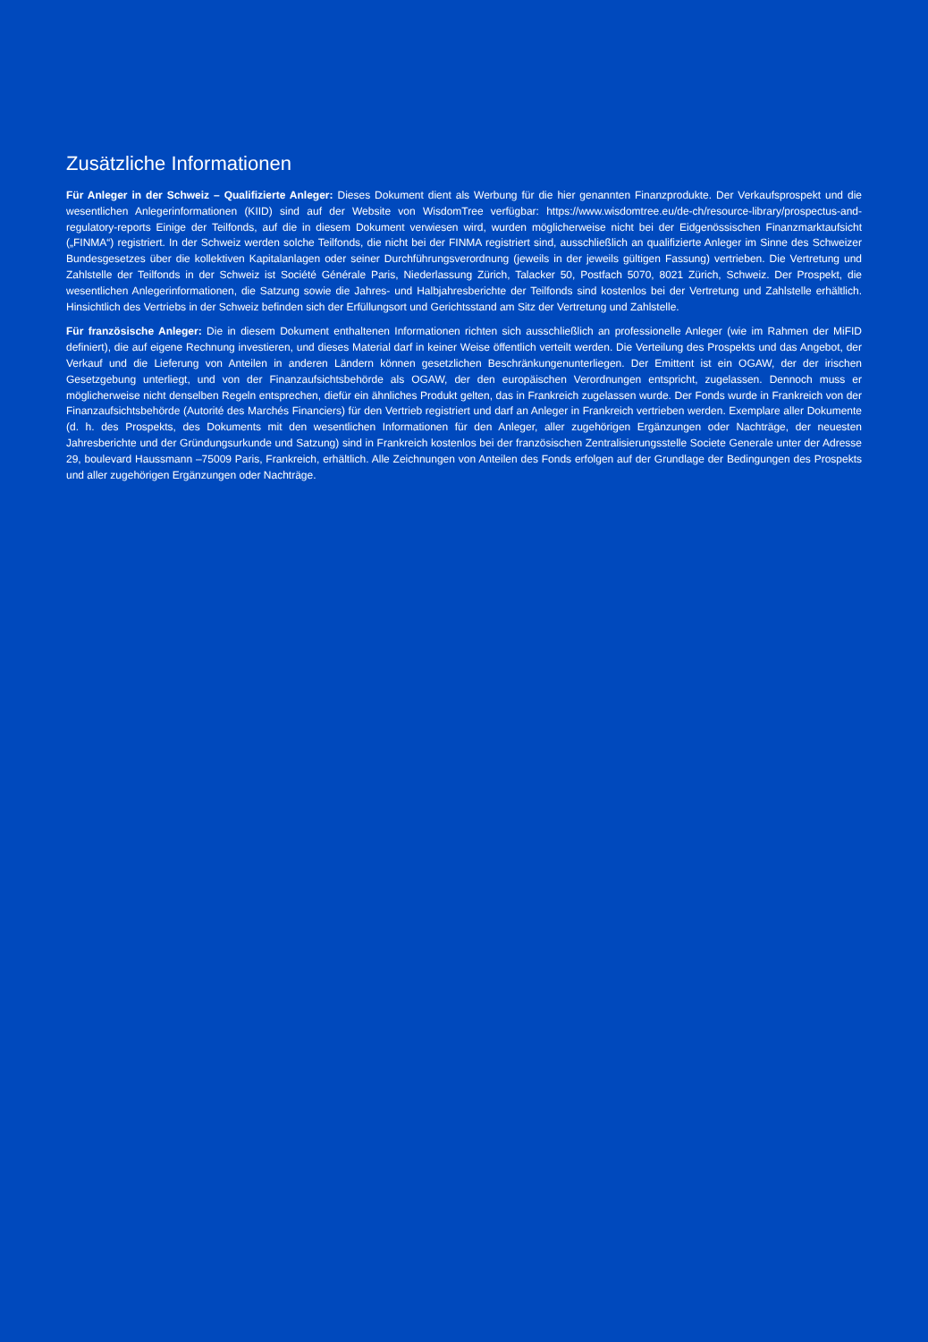Zusätzliche Informationen
Für Anleger in der Schweiz – Qualifizierte Anleger: Dieses Dokument dient als Werbung für die hier genannten Finanzprodukte. Der Verkaufsprospekt und die wesentlichen Anlegerinformationen (KIID) sind auf der Website von WisdomTree verfügbar: https://www.wisdomtree.eu/de-ch/resource-library/prospectus-and-regulatory-reports Einige der Teilfonds, auf die in diesem Dokument verwiesen wird, wurden möglicherweise nicht bei der Eidgenössischen Finanzmarktaufsicht („FINMA“) registriert. In der Schweiz werden solche Teilfonds, die nicht bei der FINMA registriert sind, ausschließlich an qualifizierte Anleger im Sinne des Schweizer Bundesgesetzes über die kollektiven Kapitalanlagen oder seiner Durchführungsverordnung (jeweils in der jeweils gültigen Fassung) vertrieben. Die Vertretung und Zahlstelle der Teilfonds in der Schweiz ist Société Générale Paris, Niederlassung Zürich, Talacker 50, Postfach 5070, 8021 Zürich, Schweiz. Der Prospekt, die wesentlichen Anlegerinformationen, die Satzung sowie die Jahres- und Halbjahresberichte der Teilfonds sind kostenlos bei der Vertretung und Zahlstelle erhältlich. Hinsichtlich des Vertriebs in der Schweiz befinden sich der Erfüllungsort und Gerichtsstand am Sitz der Vertretung und Zahlstelle.
Für französische Anleger: Die in diesem Dokument enthaltenen Informationen richten sich ausschließlich an professionelle Anleger (wie im Rahmen der MiFID definiert), die auf eigene Rechnung investieren, und dieses Material darf in keiner Weise öffentlich verteilt werden. Die Verteilung des Prospekts und das Angebot, der Verkauf und die Lieferung von Anteilen in anderen Ländern können gesetzlichen Beschränkungenunterliegen. Der Emittent ist ein OGAW, der der irischen Gesetzgebung unterliegt, und von der Finanzaufsichtsbehörde als OGAW, der den europäischen Verordnungen entspricht, zugelassen. Dennoch muss er möglicherweise nicht denselben Regeln entsprechen, diefür ein ähnliches Produkt gelten, das in Frankreich zugelassen wurde. Der Fonds wurde in Frankreich von der Finanzaufsichtsbehörde (Autorité des Marchés Financiers) für den Vertrieb registriert und darf an Anleger in Frankreich vertrieben werden. Exemplare aller Dokumente (d. h. des Prospekts, des Dokuments mit den wesentlichen Informationen für den Anleger, aller zugehörigen Ergänzungen oder Nachträge, der neuesten Jahresberichte und der Gründungsurkunde und Satzung) sind in Frankreich kostenlos bei der französischen Zentralisierungsstelle Societe Generale unter der Adresse 29, boulevard Haussmann –75009 Paris, Frankreich, erhältlich. Alle Zeichnungen von Anteilen des Fonds erfolgen auf der Grundlage der Bedingungen des Prospekts und aller zugehörigen Ergänzungen oder Nachträge.